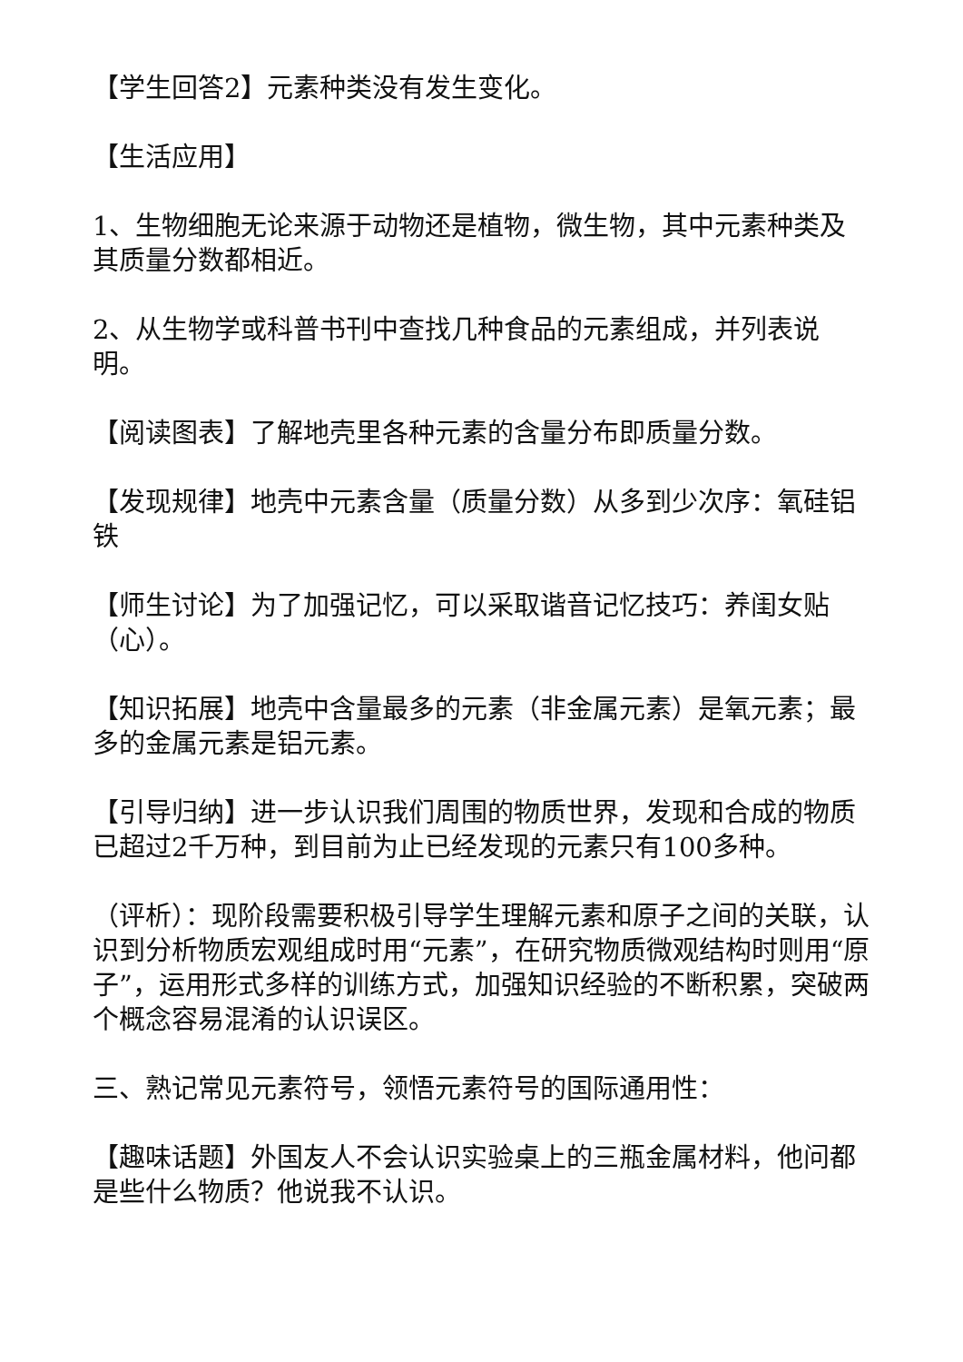【学生回答2】元素种类没有发生变化。
【生活应用】
1、生物细胞无论来源于动物还是植物，微生物，其中元素种类及其质量分数都相近。
2、从生物学或科普书刊中查找几种食品的元素组成，并列表说明。
【阅读图表】了解地壳里各种元素的含量分布即质量分数。
【发现规律】地壳中元素含量（质量分数）从多到少次序：氧硅铝铁
【师生讨论】为了加强记忆，可以采取谐音记忆技巧：养闺女贴（心）。
【知识拓展】地壳中含量最多的元素（非金属元素）是氧元素；最多的金属元素是铝元素。
【引导归纳】进一步认识我们周围的物质世界，发现和合成的物质已超过2千万种，到目前为止已经发现的元素只有100多种。
（评析）：现阶段需要积极引导学生理解元素和原子之间的关联，认识到分析物质宏观组成时用“元素”，在研究物质微观结构时则用“原子”，运用形式多样的训练方式，加强知识经验的不断积累，突破两个概念容易混淆的认识误区。
三、熟记常见元素符号，领悟元素符号的国际通用性：
【趣味话题】外国友人不会认识实验桌上的三瓶金属材料，他问都是些什么物质？他说我不认识。